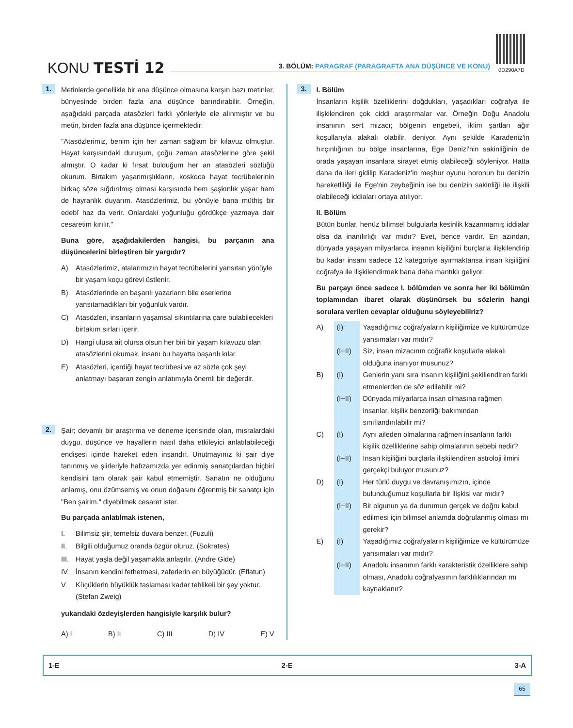KONU TESTİ 12
3. BÖLÜM: PARAGRAF (PARAGRAFTA ANA DÜŞÜNCE VE KONU)
0D290A7D
1.
Metinlerde genellikle bir ana düşünce olmasına karşın bazı metinler, bünyesinde birden fazla ana düşünce barındırabilir. Örneğin, aşağıdaki parçada atasözleri farklı yönleriyle ele alınmıştır ve bu metin, birden fazla ana düşünce içermektedir:
"Atasözlerimiz, benim için her zaman sağlam bir kılavuz olmuştur. Hayat karşısındaki duruşum, çoğu zaman atasözlerine göre şekil almıştır. O kadar ki fırsat bulduğum her an atasözleri sözlüğü okurum. Birtakım yaşanmışlıkların, koskoca hayat tecrübelerinin birkaç söze sığdırılmış olması karşısında hem şaşkınlık yaşar hem de hayranlık duyarım. Atasözlerimiz, bu yönüyle bana müthiş bir edebî haz da verir. Onlardaki yoğunluğu gördükçe yazmaya dair cesaretim kırılır."
Buna göre, aşağıdakilerden hangisi, bu parçanın ana düşüncelerini birleştiren bir yargıdır?
A) Atasözlerimiz, atalarımızın hayat tecrübelerini yansıtan yönüyle bir yaşam koçu görevi üstlenir.
B) Atasözlerinde en başarılı yazarların bile eserlerine yansıtamadıkları bir yoğunluk vardır.
C) Atasözleri, insanların yaşamsal sıkıntılarına çare bulabilecekleri birtakım sırları içerir.
D) Hangi ulusa ait olursa olsun her biri bir yaşam kılavuzu olan atasözlerini okumak, insanı bu hayatta başarılı kılar.
E) Atasözleri, içerdiği hayat tecrübesi ve az sözle çok şeyi anlatmayı başaran zengin anlatımıyla önemli bir değerdir.
2.
Şair; devamlı bir araştırma ve deneme içerisinde olan, mısralardaki duygu, düşünce ve hayallerin nasıl daha etkileyici anlatılabileceği endişesi içinde hareket eden insandır. Unutmayınız ki şair diye tanınmış ve şiirleriyle hafızamızda yer edinmiş sanatçılardan hiçbiri kendisini tam olarak şair kabul etmemiştir. Sanatın ne olduğunu anlamış, onu özümsemiş ve onun doğasını öğrenmiş bir sanatçı için "Ben şairim." diyebilmek cesaret ister.
Bu parçada anlatılmak istenen,
I. Bilimsiz şiir, temelsiz duvara benzer. (Fuzuli)
II. Bilgili olduğumuz oranda özgür oluruz. (Sokrates)
III.
Hayat yaşla değil yaşamakla anlaşılır. (Andre Gide)
IV. İnsanın kendini fethetmesi, zaferlerin en büyüğüdür. (Eflatun)
V. Küçüklerin büyüklük taslaması kadar tehlikeli bir şey yoktur. (Stefan Zweig)
yukarıdaki özdeyişlerden hangisiyle karşılık bulur?
A) I B) II C) III D) IV E) V
3.
I. Bölüm
İnsanların kişilik özelliklerini doğdukları, yaşadıkları coğrafya ile ilişkilendiren çok ciddi araştırmalar var. Örneğin Doğu Anadolu insanının sert mizacı; bölgenin engebeli, iklim şartları ağır koşullarıyla alakalı olabilir, deniyor. Aynı şekilde Karadeniz'in hırçınlığının bu bölge insanlarına, Ege Denizi'nin sakinliğinin de orada yaşayan insanlara sirayet etmiş olabileceği söyleniyor. Hatta daha da ileri gidilip Karadeniz'in meşhur oyunu horonun bu denizin hareketliliği ile Ege'nin zeybeğinin ise bu denizin sakinliği ile ilişkili olabileceği iddiaları ortaya atılıyor.
II. Bölüm
Bütün bunlar, henüz bilimsel bulgularla kesinlik kazanmamış iddialar olsa da inanılırlığı var mıdır? Evet, bence vardır. En azından, dünyada yaşayan milyarlarca insanın kişiliğini burçlarla ilişkilendirip bu kadar insanı sadece 12 kategoriye ayırmaktansa insan kişiliğini coğrafya ile ilişkilendirmek bana daha mantıklı geliyor.
Bu parçayı önce sadece I. bölümden ve sonra her iki bölümün toplamından ibaret olarak düşünürsek bu sözlerin hangi sorulara verilen cevaplar olduğunu söyleyebiliriz?
A) (I) Yaşadığımız coğrafyaların kişiliğimize ve kültürümüze yansımaları var mıdır?
(I+II)
Siz, insan mizacının coğrafik koşullarla alakalı olduğuna inanıyor musunuz?
B) (I) Genlerin yanı sıra insanın kişiliğini şekillendiren farklı etmenlerden de söz edilebilir mi?
(I+II)
Dünyada milyarlarca insan olmasına rağmen insanlar, kişilik benzerliği bakımından sınıflandırılabilir mi?
C) (I) Aynı aileden olmalarına rağmen insanların farklı kişilik özelliklerine sahip olmalarının sebebi nedir?
(I+II)
İnsan kişiliğini burçlarla ilişkilendiren astroloji ilmini gerçekçi buluyor musunuz?
D) (I) Her türlü duygu ve davranışımızın, içinde bulunduğumuz koşullarla bir ilişkisi var mıdır?
(I+II)
Bir olgunun ya da durumun gerçek ve doğru kabul edilmesi için bilimsel anlamda doğrulanmış olması mı gerekir?
E) (I) Yaşadığımız coğrafyaların kişiliğimize ve kültürümüze yansımaları var mıdır?
(I+II)
Anadolu insanının farklı karakteristik özelliklere sahip olması, Anadolu coğrafyasının farklılıklarından mı kaynaklanır?
1-E 2-E 3-A
65